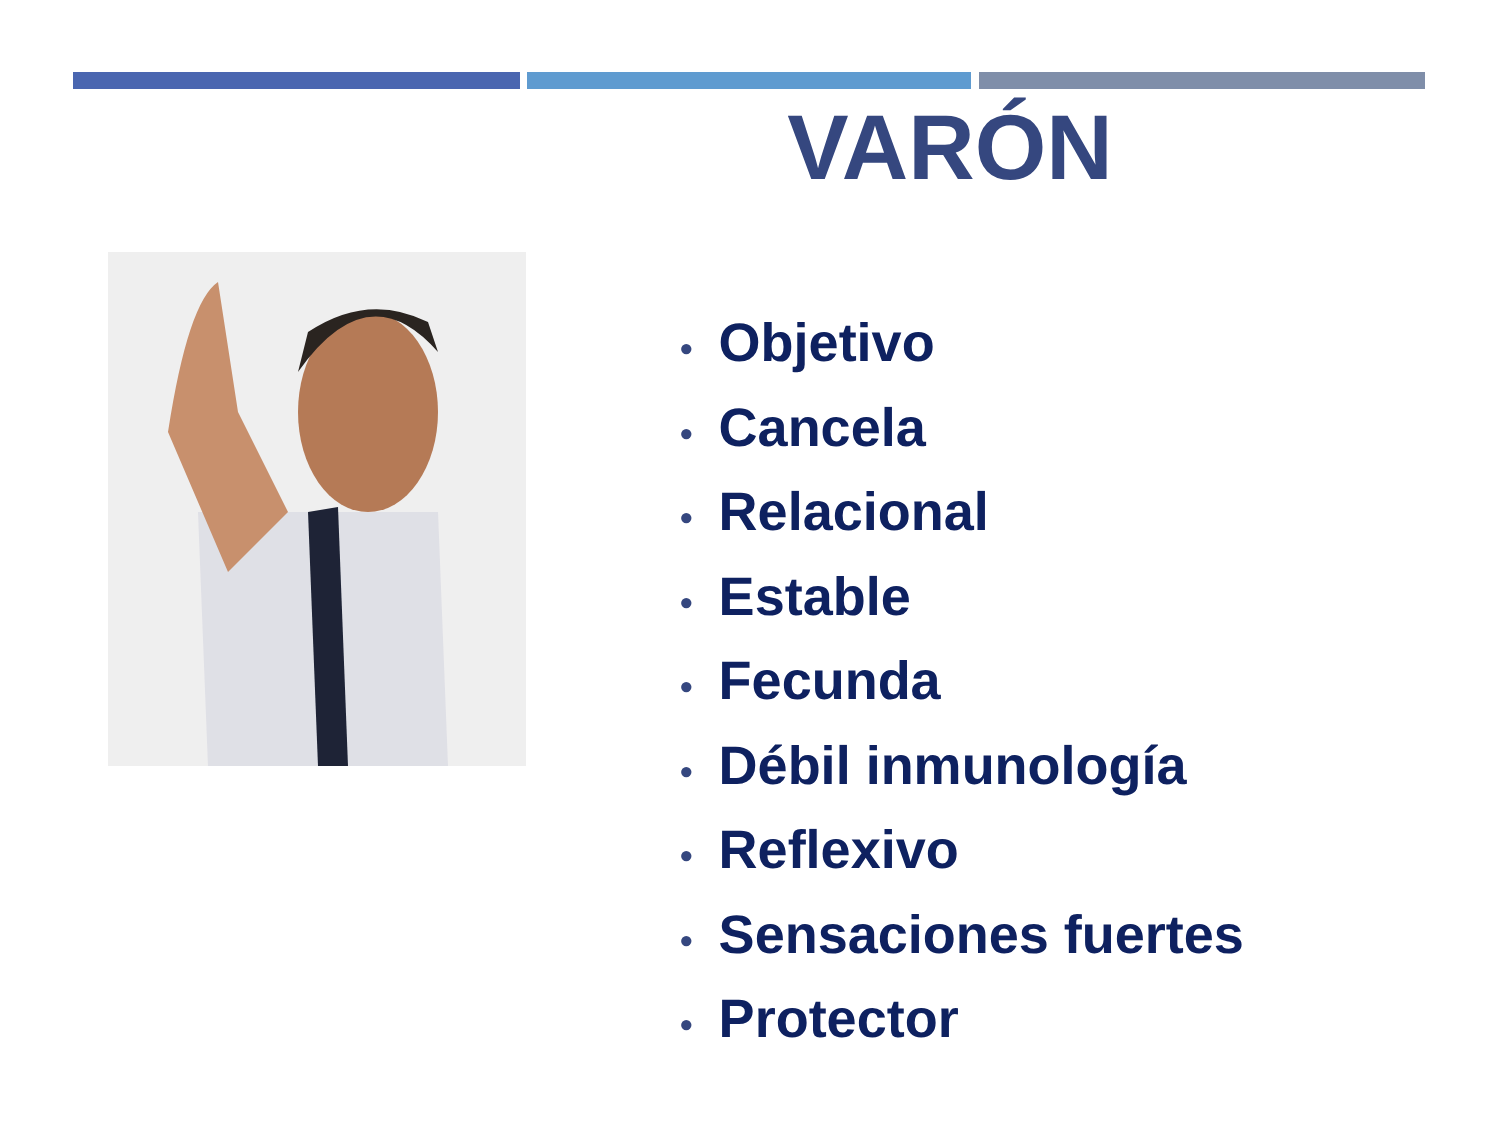VARÓN
• Objetivo
• Cancela
• Relacional
• Estable
• Fecunda
• Débil inmunología
• Reflexivo
• Sensaciones fuertes
• Protector